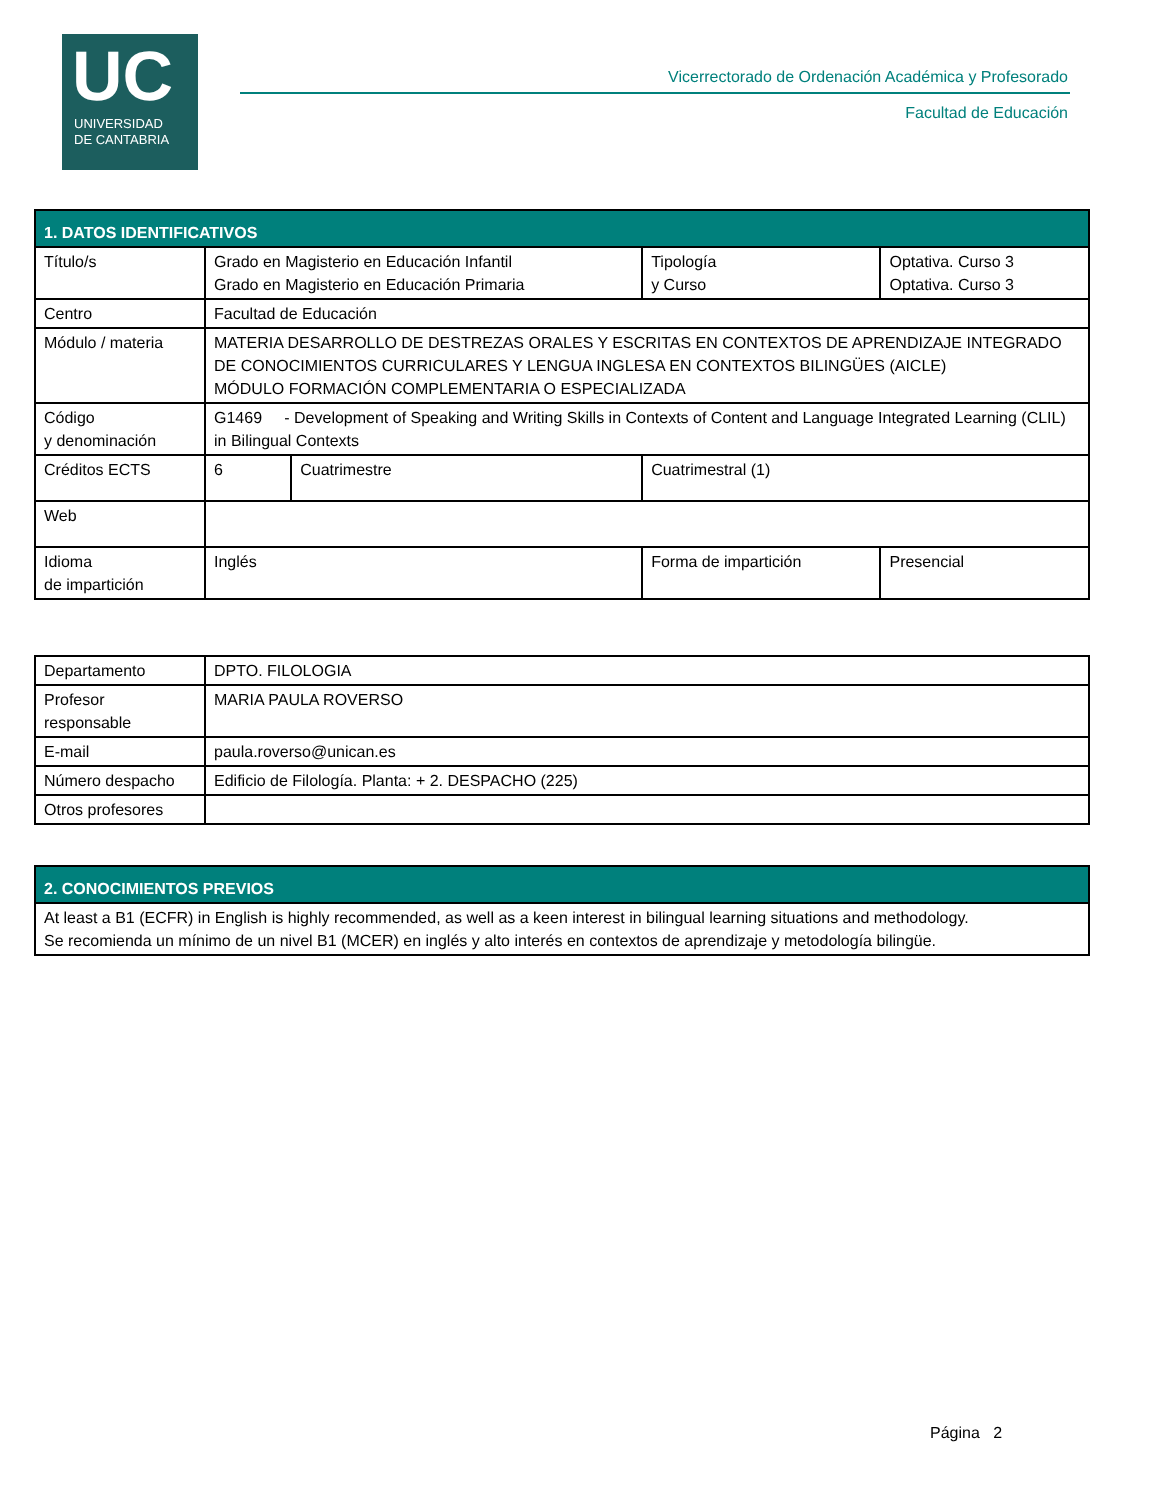UC
UNIVERSIDAD
DE CANTABRIA
Vicerrectorado de Ordenación Académica y Profesorado
Facultad de Educación
| 1. DATOS IDENTIFICATIVOS | | | | |
| --- | --- | --- | --- | --- |
| Título/s | Grado en Magisterio en Educación Infantil Grado en Magisterio en Educación Primaria | | Tipología y Curso | Optativa. Curso 3 Optativa. Curso 3 |
| Centro | Facultad de Educación | | | |
| Módulo / materia | MATERIA DESARROLLO DE DESTREZAS ORALES Y ESCRITAS EN CONTEXTOS DE APRENDIZAJE INTEGRADO DE CONOCIMIENTOS CURRICULARES Y LENGUA INGLESA EN CONTEXTOS BILINGÜES (AICLE) MÓDULO FORMACIÓN COMPLEMENTARIA O ESPECIALIZADA | | | |
| Código y denominación | G1469 - Development of Speaking and Writing Skills in Contexts of Content and Language Integrated Learning (CLIL) in Bilingual Contexts | | | |
| Créditos ECTS | 6 | Cuatrimestre | Cuatrimestral (1) | |
| Web | | | | |
| Idioma de impartición | Inglés | | Forma de impartición | Presencial |
| Departamento | DPTO. FILOLOGIA |
| Profesor responsable | MARIA PAULA ROVERSO |
| E-mail | paula.roverso@unican.es |
| Número despacho | Edificio de Filología. Planta: + 2. DESPACHO (225) |
| Otros profesores | |
| 2. CONOCIMIENTOS PREVIOS |
| --- |
| At least a B1 (ECFR) in English is highly recommended, as well as a keen interest in bilingual learning situations and methodology. Se recomienda un mínimo de un nivel B1 (MCER) en inglés y alto interés en contextos de aprendizaje y metodología bilingüe. |
Página 2